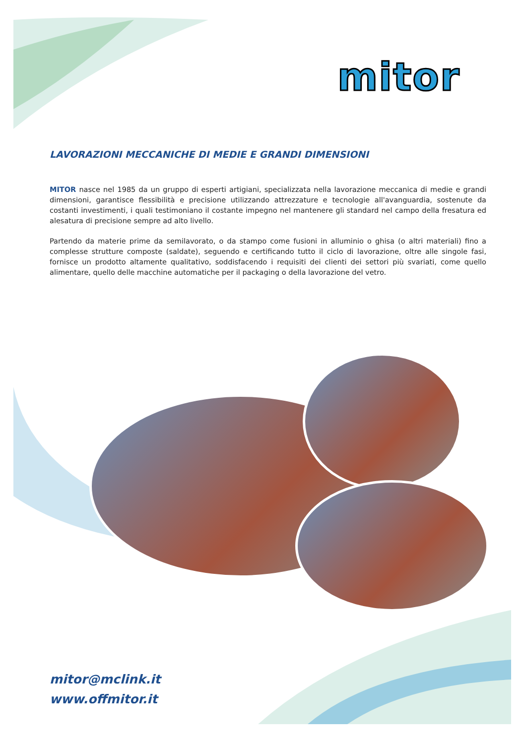mitor
LAVORAZIONI MECCANICHE DI MEDIE E GRANDI DIMENSIONI
MITOR nasce nel 1985 da un gruppo di esperti artigiani, specializzata nella lavorazione meccanica di medie e grandi dimensioni, garantisce flessibilità e precisione utilizzando attrezzature e tecnologie all'avanguardia, sostenute da costanti investimenti, i quali testimoniano il costante impegno nel mantenere gli standard nel campo della fresatura ed alesatura di precisione sempre ad alto livello.
Partendo da materie prime da semilavorato, o da stampo come fusioni in alluminio o ghisa (o altri materiali) fino a complesse strutture composte (saldate), seguendo e certificando tutto il ciclo di lavorazione, oltre alle singole fasi, fornisce un prodotto altamente qualitativo, soddisfacendo i requisiti dei clienti dei settori più svariati, come quello alimentare, quello delle macchine automatiche per il packaging o della lavorazione del vetro.
mitor@mclink.it
www.offmitor.it